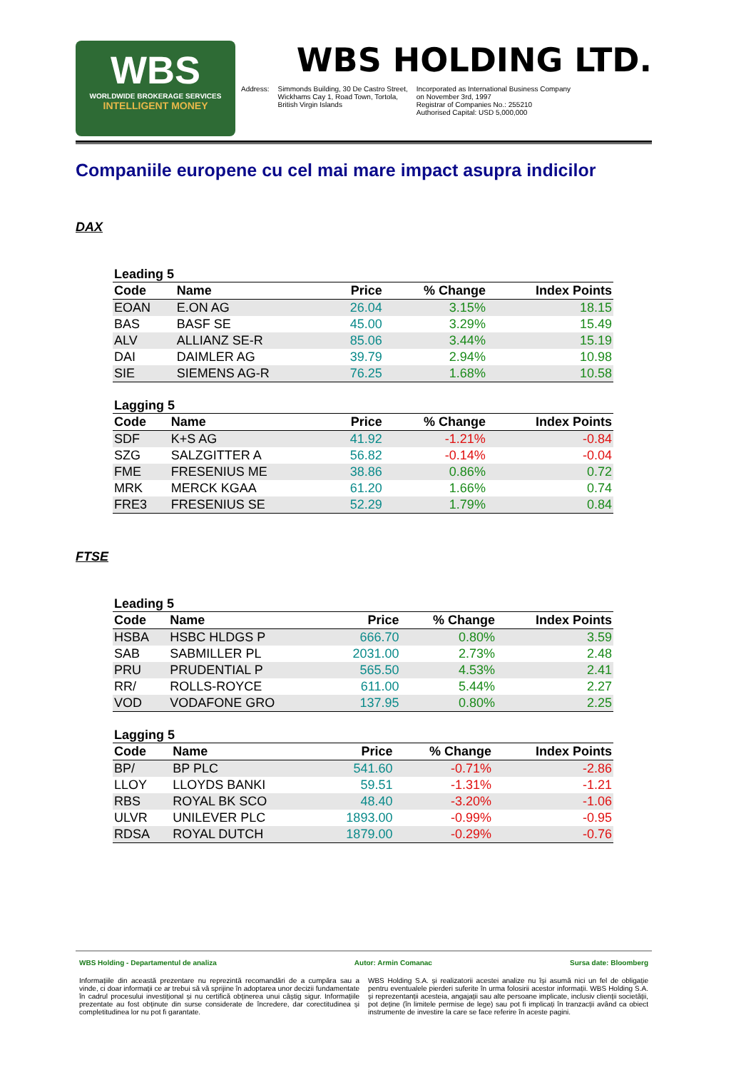WBS
WORLDWIDE BROKERAGE SERVICES
INTELLIGENT MONEY
WBS HOLDING LTD.
Address: Simmonds Building, 30 De Castro Street,
Wickhams Cay 1, Road Town, Tortola,
British Virgin Islands
Incorporated as International Business Company
on November 3rd, 1997
Registrar of Companies No.: 255210
Authorised Capital: USD 5,000,000
Companiile europene cu cel mai mare impact asupra indicilor
DAX
Leading 5
| Code | Name | Price | % Change | Index Points |
| --- | --- | --- | --- | --- |
| EOAN | E.ON AG | 26.04 | 3.15% | 18.15 |
| BAS | BASF SE | 45.00 | 3.29% | 15.49 |
| ALV | ALLIANZ SE-R | 85.06 | 3.44% | 15.19 |
| DAI | DAIMLER AG | 39.79 | 2.94% | 10.98 |
| SIE | SIEMENS AG-R | 76.25 | 1.68% | 10.58 |
Lagging 5
| Code | Name | Price | % Change | Index Points |
| --- | --- | --- | --- | --- |
| SDF | K+S AG | 41.92 | -1.21% | -0.84 |
| SZG | SALZGITTER A | 56.82 | -0.14% | -0.04 |
| FME | FRESENIUS ME | 38.86 | 0.86% | 0.72 |
| MRK | MERCK KGAA | 61.20 | 1.66% | 0.74 |
| FRE3 | FRESENIUS SE | 52.29 | 1.79% | 0.84 |
FTSE
Leading 5
| Code | Name | Price | % Change | Index Points |
| --- | --- | --- | --- | --- |
| HSBA | HSBC HLDGS P | 666.70 | 0.80% | 3.59 |
| SAB | SABMILLER PL | 2031.00 | 2.73% | 2.48 |
| PRU | PRUDENTIAL P | 565.50 | 4.53% | 2.41 |
| RR/ | ROLLS-ROYCE | 611.00 | 5.44% | 2.27 |
| VOD | VODAFONE GRO | 137.95 | 0.80% | 2.25 |
Lagging 5
| Code | Name | Price | % Change | Index Points |
| --- | --- | --- | --- | --- |
| BP/ | BP PLC | 541.60 | -0.71% | -2.86 |
| LLOY | LLOYDS BANKI | 59.51 | -1.31% | -1.21 |
| RBS | ROYAL BK SCO | 48.40 | -3.20% | -1.06 |
| ULVR | UNILEVER PLC | 1893.00 | -0.99% | -0.95 |
| RDSA | ROYAL DUTCH | 1879.00 | -0.29% | -0.76 |
WBS Holding - Departamentul de analiza Autor: Armin Comanac Sursa date: Bloomberg
Informațiile din această prezentare nu reprezintă recomandări de a cumpăra sau a vinde, ci doar informații ce ar trebui să vă sprijine în adoptarea unor decizii fundamentate în cadrul procesului investițional și nu certifică obținerea unui câștig sigur. Informațiile prezentate au fost obținute din surse considerate de încredere, dar corectitudinea și completitudinea lor nu pot fi garantate.
WBS Holding S.A. și realizatorii acestei analize nu își asumă nici un fel de obligație pentru eventualele pierderi suferite în urma folosirii acestor informații. WBS Holding S.A. și reprezentanții acesteia, angajații sau alte persoane implicate, inclusiv clienții societății, pot deține (în limitele permise de lege) sau pot fi implicați în tranzacții având ca obiect instrumente de investire la care se face referire în aceste pagini.